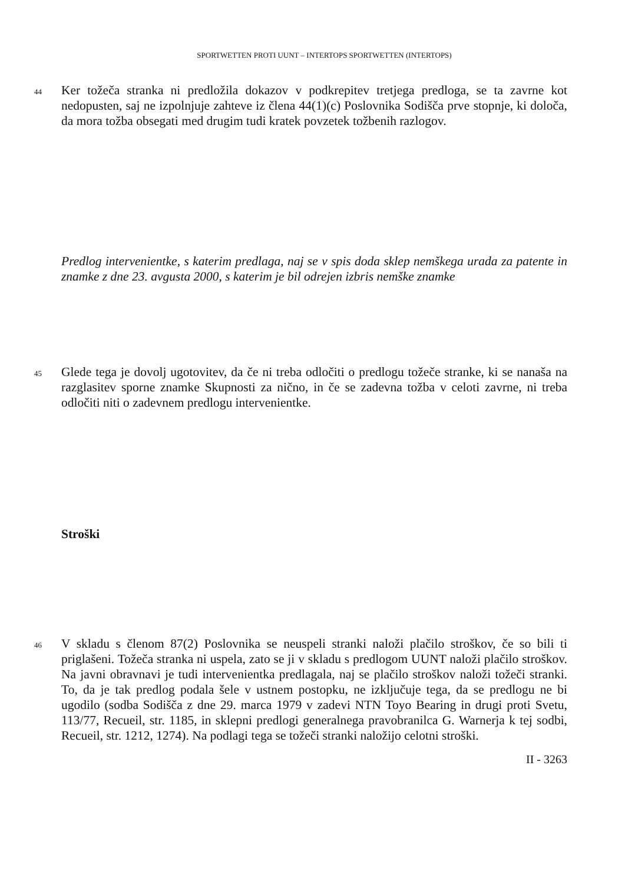SPORTWETTEN PROTI UUNT – INTERTOPS SPORTWETTEN (INTERTOPS)
44
Ker tožeča stranka ni predložila dokazov v podkrepitev tretjega predloga, se ta zavrne kot nedopusten, saj ne izpolnjuje zahteve iz člena 44(1)(c) Poslovnika Sodišča prve stopnje, ki določa, da mora tožba obsegati med drugim tudi kratek povzetek tožbenih razlogov.
Predlog intervenientke, s katerim predlaga, naj se v spis doda sklep nemškega urada za patente in znamke z dne 23. avgusta 2000, s katerim je bil odrejen izbris nemške znamke
45
Glede tega je dovolj ugotovitev, da če ni treba odločiti o predlogu tožeče stranke, ki se nanaša na razglasitev sporne znamke Skupnosti za nično, in če se zadevna tožba v celoti zavrne, ni treba odločiti niti o zadevnem predlogu intervenientke.
Stroški
46
V skladu s členom 87(2) Poslovnika se neuspeli stranki naloži plačilo stroškov, če so bili ti priglašeni. Tožeča stranka ni uspela, zato se ji v skladu s predlogom UUNT naloži plačilo stroškov. Na javni obravnavi je tudi intervenientka predlagala, naj se plačilo stroškov naloži tožeči stranki. To, da je tak predlog podala šele v ustnem postopku, ne izključuje tega, da se predlogu ne bi ugodilo (sodba Sodišča z dne 29. marca 1979 v zadevi NTN Toyo Bearing in drugi proti Svetu, 113/77, Recueil, str. 1185, in sklepni predlogi generalnega pravobranilca G. Warnerja k tej sodbi, Recueil, str. 1212, 1274). Na podlagi tega se tožeči stranki naložijo celotni stroški.
II - 3263